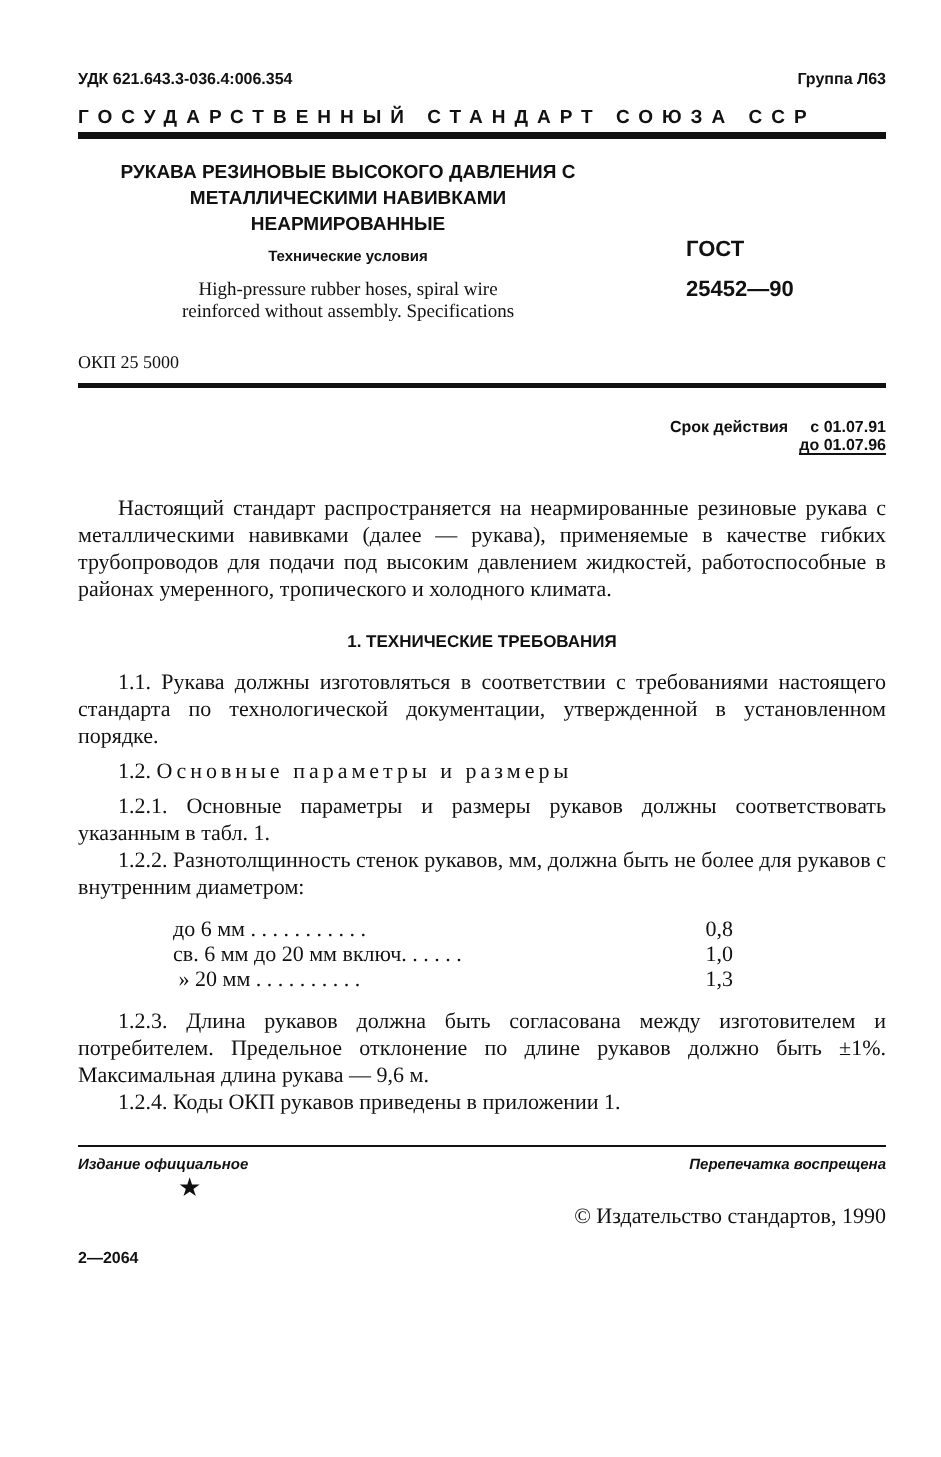УДК 621.643.3-036.4:006.354 Группа Л63
ГОСУДАРСТВЕННЫЙ СТАНДАРТ СОЮЗА ССР
РУКАВА РЕЗИНОВЫЕ ВЫСОКОГО ДАВЛЕНИЯ С
МЕТАЛЛИЧЕСКИМИ НАВИВКАМИ
НЕАРМИРОВАННЫЕ
Технические условия
High-pressure rubber hoses, spiral wire
reinforced without assembly. Specifications
ГОСТ
25452—90
ОКП 25 5000
Срок действия с 01.07.91
до 01.07.96
Настоящий стандарт распространяется на неармированные резиновые рукава с металлическими навивками (далее — рукава), применяемые в качестве гибких трубопроводов для подачи под высоким давлением жидкостей, работоспособные в районах умеренного, тропического и холодного климата.
1. ТЕХНИЧЕСКИЕ ТРЕБОВАНИЯ
1.1. Рукава должны изготовляться в соответствии с требованиями настоящего стандарта по технологической документации, утвержденной в установленном порядке.
1.2. Основные параметры и размеры
1.2.1. Основные параметры и размеры рукавов должны соответствовать указанным в табл. 1.
1.2.2. Разнотолщинность стенок рукавов, мм, должна быть не более для рукавов с внутренним диаметром:
до 6 мм . . . . . . . . . . . 0,8
св. 6 мм до 20 мм включ. . . . . . 1,0
» 20 мм . . . . . . . . . . 1,3
1.2.3. Длина рукавов должна быть согласована между изготовителем и потребителем. Предельное отклонение по длине рукавов должно быть ±1%. Максимальная длина рукава — 9,6 м.
1.2.4. Коды ОКП рукавов приведены в приложении 1.
Издание официальное Перепечатка воспрещена
★
© Издательство стандартов, 1990
2—2064